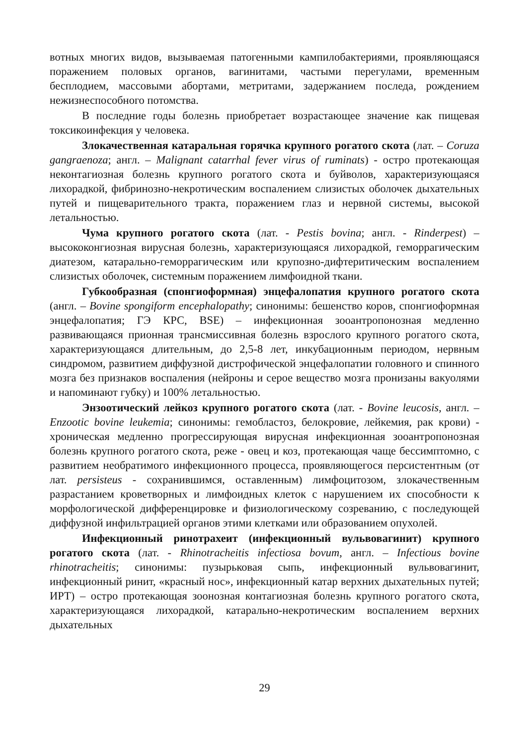вотных многих видов, вызываемая патогенными кампилобактериями, проявляющаяся поражением половых органов, вагинитами, частыми перегулами, временным бесплодием, массовыми абортами, метритами, задержанием последа, рождением нежизнеспособного потомства.
В последние годы болезнь приобретает возрастающее значение как пищевая токсикоинфекция у человека.
Злокачественная катаральная горячка крупного рогатого скота (лат. – Coruza gangraenoza; англ. – Malignant catarrhal fever virus of ruminats) - остро протекающая неконтагиозная болезнь крупного рогатого скота и буйволов, характеризующаяся лихорадкой, фибринозно-некротическим воспалением слизистых оболочек дыхательных путей и пищеварительного тракта, поражением глаз и нервной системы, высокой летальностью.
Чума крупного рогатого скота (лат. - Pestis bovina; англ. - Rinderpest) – высококонгиозная вирусная болезнь, характеризующаяся лихорадкой, геморрагическим диатезом, катарально-геморрагическим или крупозно-дифтеритическим воспалением слизистых оболочек, системным поражением лимфоидной ткани.
Губкообразная (спонгиоформная) энцефалопатия крупного рогатого скота (англ. – Bovine spongiform encephalopathy; синонимы: бешенство коров, спонгиоформная энцефалопатия; ГЭ КРС, BSE) – инфекционная зооантропонозная медленно развивающаяся прионная трансмиссивная болезнь взрослого крупного рогатого скота, характеризующаяся длительным, до 2,5-8 лет, инкубационным периодом, нервным синдромом, развитием диффузной дистрофической энцефалопатии головного и спинного мозга без признаков воспаления (нейроны и серое вещество мозга пронизаны вакуолями и напоминают губку) и 100% летальностью.
Энзоотический лейкоз крупного рогатого скота (лат. - Bovine leucosis, англ. – Enzootic bovine leukemia; синонимы: гемобластоз, белокровие, лейкемия, рак крови) - хроническая медленно прогрессирующая вирусная инфекционная зооантропонозная болезнь крупного рогатого скота, реже - овец и коз, протекающая чаще бессимптомно, с развитием необратимого инфекционного процесса, проявляющегося персистентным (от лат. persisteus - сохранившимся, оставленным) лимфоцитозом, злокачественным разрастанием кроветворных и лимфоидных клеток с нарушением их способности к морфологической дифференцировке и физиологическому созреванию, с последующей диффузной инфильтрацией органов этими клетками или образованием опухолей.
Инфекционный ринотрахеит (инфекционный вульвовагинит) крупного рогатого скота (лат. - Rhinotracheitis infectiosa bovum, англ. – Infectious bovine rhinotracheitis; синонимы: пузырьковая сыпь, инфекционный вульвовагинит, инфекционный ринит, «красный нос», инфекционный катар верхних дыхательных путей; ИРТ) – остро протекающая зоонозная контагиозная болезнь крупного рогатого скота, характеризующаяся лихорадкой, катарально-некротическим воспалением верхних дыхательных
29